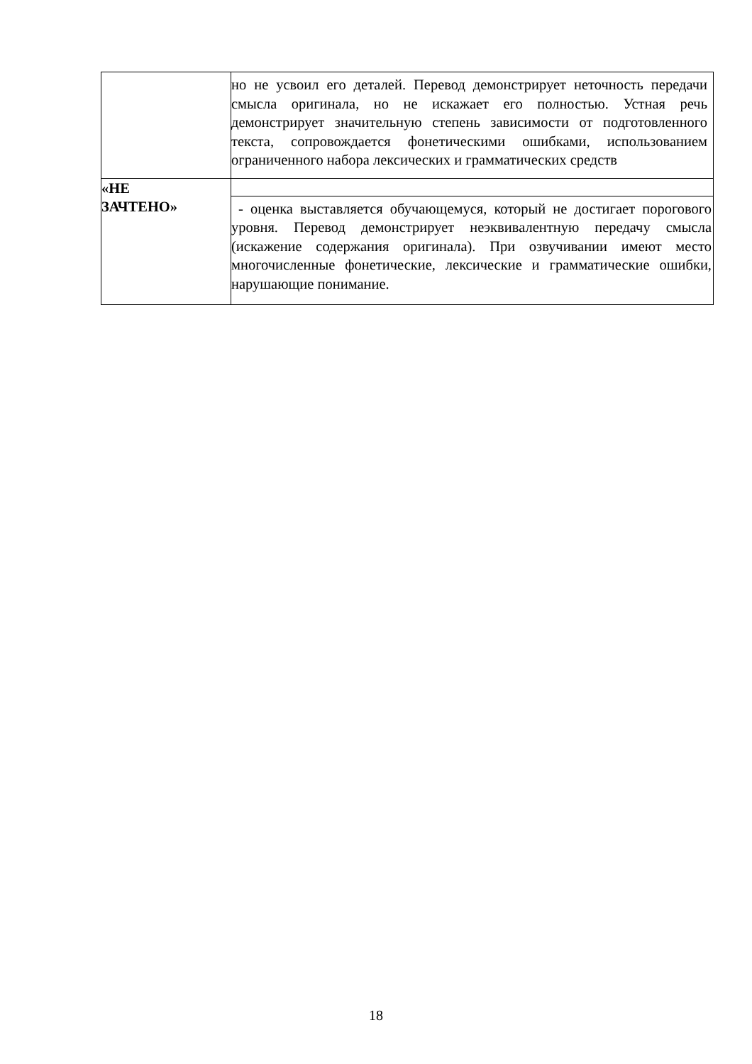| | но не усвоил его деталей. Перевод демонстрирует неточность передачи смысла оригинала, но не искажает его полностью. Устная речь демонстрирует значительную степень зависимости от подготовленного текста, сопровождается фонетическими ошибками, использованием ограниченного набора лексических и грамматических средств |
| «НЕ ЗАЧТЕНО» | |
| | - оценка выставляется обучающемуся, который не достигает порогового уровня. Перевод демонстрирует неэквивалентную передачу смысла (искажение содержания оригинала). При озвучивании имеют место многочисленные фонетические, лексические и грамматические ошибки, нарушающие понимание. |
18